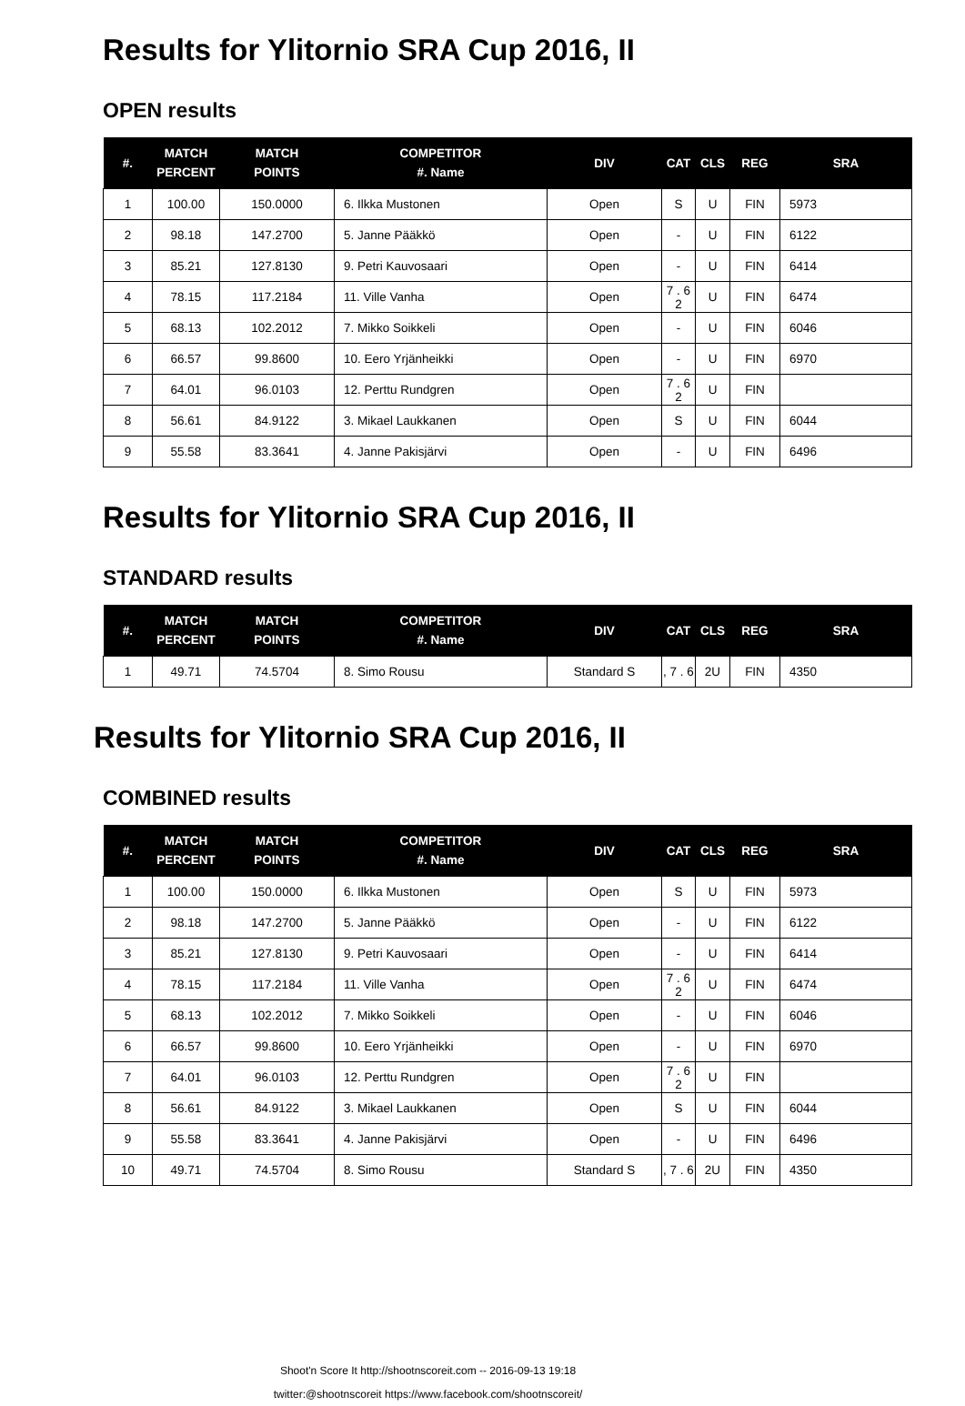Results for Ylitornio SRA Cup 2016, II
OPEN results
| #. | MATCH PERCENT | MATCH POINTS | COMPETITOR #. Name | DIV | CAT | CLS | REG | SRA |
| --- | --- | --- | --- | --- | --- | --- | --- | --- |
| 1 | 100.00 | 150.0000 | 6. Ilkka Mustonen | Open | S | U | FIN | 5973 |
| 2 | 98.18 | 147.2700 | 5. Janne Pääkkö | Open | - | U | FIN | 6122 |
| 3 | 85.21 | 127.8130 | 9. Petri Kauvosaari | Open | - | U | FIN | 6414 |
| 4 | 78.15 | 117.2184 | 11. Ville Vanha | Open | 7 . 6 2 | U | FIN | 6474 |
| 5 | 68.13 | 102.2012 | 7. Mikko Soikkeli | Open | - | U | FIN | 6046 |
| 6 | 66.57 | 99.8600 | 10. Eero Yrjänheikki | Open | - | U | FIN | 6970 |
| 7 | 64.01 | 96.0103 | 12. Perttu Rundgren | Open | 7 . 6 2 | U | FIN | |
| 8 | 56.61 | 84.9122 | 3. Mikael Laukkanen | Open | S | U | FIN | 6044 |
| 9 | 55.58 | 83.3641 | 4. Janne Pakisjärvi | Open | - | U | FIN | 6496 |
Results for Ylitornio SRA Cup 2016, II
STANDARD results
| #. | MATCH PERCENT | MATCH POINTS | COMPETITOR #. Name | DIV | CAT | CLS | REG | SRA |
| --- | --- | --- | --- | --- | --- | --- | --- | --- |
| 1 | 49.71 | 74.5704 | 8. Simo Rousu | Standard S | , 7 . 6 | 2U | FIN | 4350 |
Results for Ylitornio SRA Cup 2016, II
COMBINED results
| #. | MATCH PERCENT | MATCH POINTS | COMPETITOR #. Name | DIV | CAT | CLS | REG | SRA |
| --- | --- | --- | --- | --- | --- | --- | --- | --- |
| 1 | 100.00 | 150.0000 | 6. Ilkka Mustonen | Open | S | U | FIN | 5973 |
| 2 | 98.18 | 147.2700 | 5. Janne Pääkkö | Open | - | U | FIN | 6122 |
| 3 | 85.21 | 127.8130 | 9. Petri Kauvosaari | Open | - | U | FIN | 6414 |
| 4 | 78.15 | 117.2184 | 11. Ville Vanha | Open | 7 . 6 2 | U | FIN | 6474 |
| 5 | 68.13 | 102.2012 | 7. Mikko Soikkeli | Open | - | U | FIN | 6046 |
| 6 | 66.57 | 99.8600 | 10. Eero Yrjänheikki | Open | - | U | FIN | 6970 |
| 7 | 64.01 | 96.0103 | 12. Perttu Rundgren | Open | 7 . 6 2 | U | FIN | |
| 8 | 56.61 | 84.9122 | 3. Mikael Laukkanen | Open | S | U | FIN | 6044 |
| 9 | 55.58 | 83.3641 | 4. Janne Pakisjärvi | Open | - | U | FIN | 6496 |
| 10 | 49.71 | 74.5704 | 8. Simo Rousu | Standard S | , 7 . 6 | 2U | FIN | 4350 |
Shoot'n Score It http://shootnscoreit.com -- 2016-09-13 19:18
twitter:@shootnscoreit https://www.facebook.com/shootnscoreit/